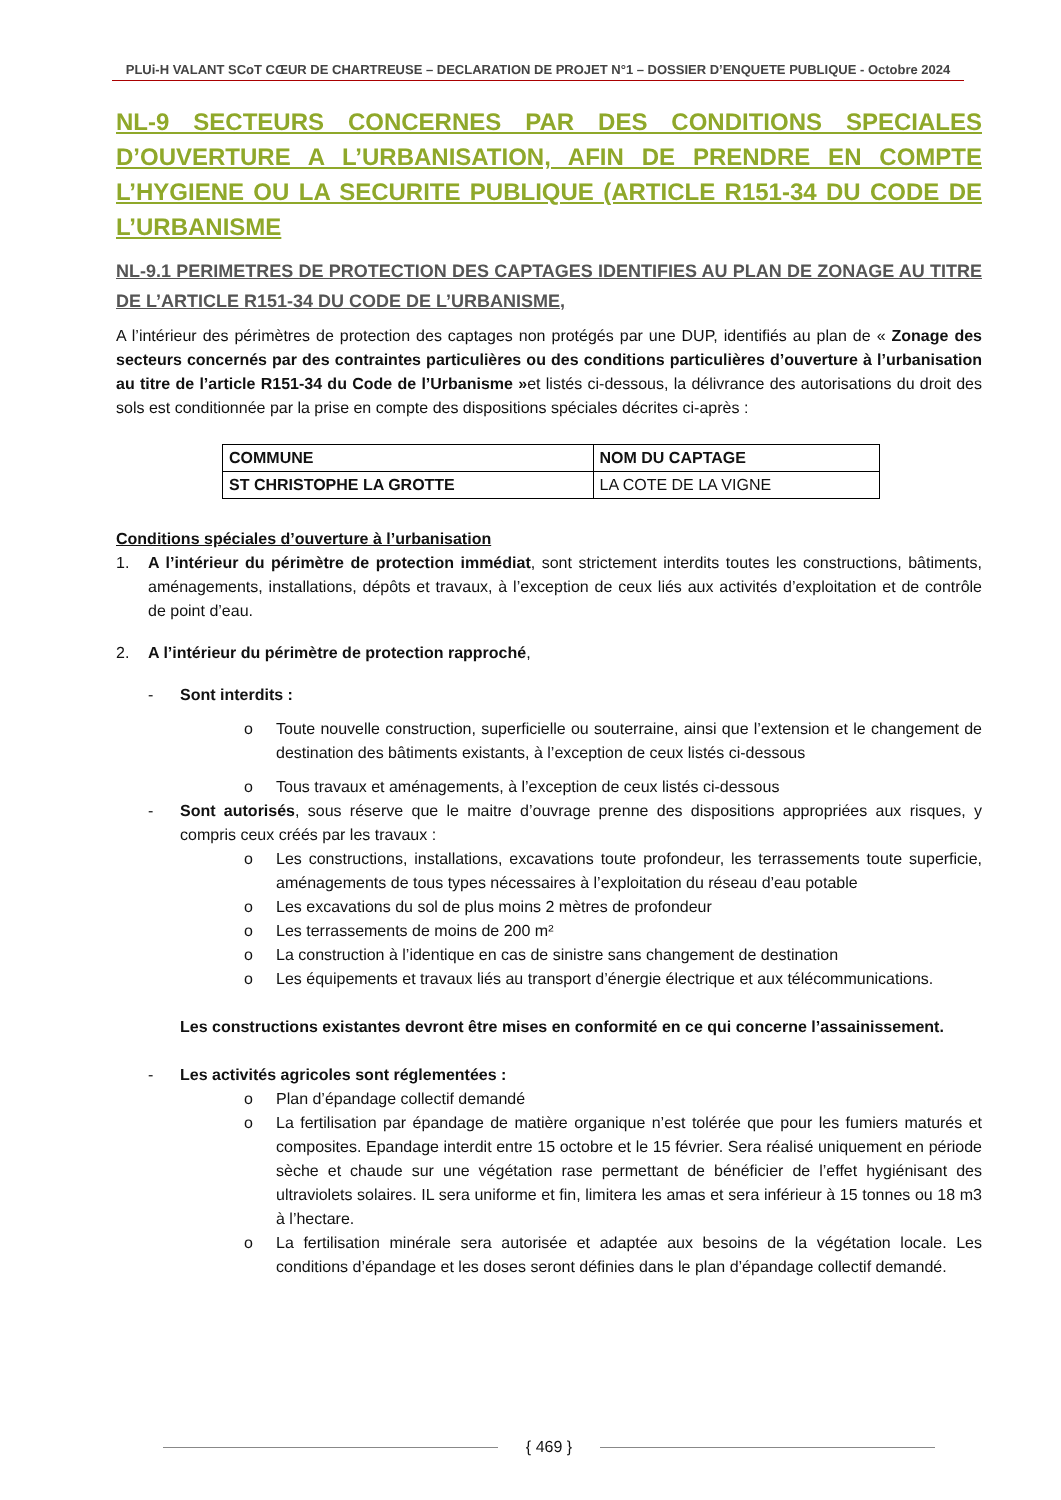PLUi-H VALANT SCoT CŒUR DE CHARTREUSE – DECLARATION DE PROJET N°1 – DOSSIER D’ENQUETE PUBLIQUE - Octobre 2024
NL-9 SECTEURS CONCERNES PAR DES CONDITIONS SPECIALES D’OUVERTURE A L’URBANISATION, AFIN DE PRENDRE EN COMPTE L’HYGIENE OU LA SECURITE PUBLIQUE (ARTICLE R151-34 DU CODE DE L’URBANISME
NL-9.1 PERIMETRES DE PROTECTION DES CAPTAGES IDENTIFIES AU PLAN DE ZONAGE AU TITRE DE L’ARTICLE R151-34 DU CODE DE L’URBANISME,
A l’intérieur des périmètres de protection des captages non protégés par une DUP, identifiés au plan de « Zonage des secteurs concernés par des contraintes particulières ou des conditions particulières d’ouverture à l’urbanisation au titre de l’article R151-34 du Code de l’Urbanisme »et listés ci-dessous, la délivrance des autorisations du droit des sols est conditionnée par la prise en compte des dispositions spéciales décrites ci-après :
| COMMUNE | NOM DU CAPTAGE |
| ST CHRISTOPHE LA GROTTE | LA COTE DE LA VIGNE |
Conditions spéciales d’ouverture à l’urbanisation
1. A l’intérieur du périmètre de protection immédiat, sont strictement interdits toutes les constructions, bâtiments, aménagements, installations, dépôts et travaux, à l’exception de ceux liés aux activités d’exploitation et de contrôle de point d’eau.
2. A l’intérieur du périmètre de protection rapproché,
- Sont interdits :
o Toute nouvelle construction, superficielle ou souterraine, ainsi que l’extension et le changement de destination des bâtiments existants, à l’exception de ceux listés ci-dessous
o Tous travaux et aménagements, à l’exception de ceux listés ci-dessous
- Sont autorisés, sous réserve que le maitre d’ouvrage prenne des dispositions appropriées aux risques, y compris ceux créés par les travaux :
o Les constructions, installations, excavations toute profondeur, les terrassements toute superficie, aménagements de tous types nécessaires à l’exploitation du réseau d’eau potable
o Les excavations du sol de plus moins 2 mètres de profondeur
o Les terrassements de moins de 200 m²
o La construction à l’identique en cas de sinistre sans changement de destination
o Les équipements et travaux liés au transport d’énergie électrique et aux télécommunications.
Les constructions existantes devront être mises en conformité en ce qui concerne l’assainissement.
- Les activités agricoles sont réglementées :
o Plan d’épandage collectif demandé
o La fertilisation par épandage de matière organique n’est tolérée que pour les fumiers maturés et composites. Epandage interdit entre 15 octobre et le 15 février. Sera réalisé uniquement en période sèche et chaude sur une végétation rase permettant de bénéficier de l’effet hygiénisant des ultraviolets solaires. IL sera uniforme et fin, limitera les amas et sera inférieur à 15 tonnes ou 18 m3 à l’hectare.
o La fertilisation minérale sera autorisée et adaptée aux besoins de la végétation locale. Les conditions d’épandage et les doses seront définies dans le plan d’épandage collectif demandé.
{ 469 }